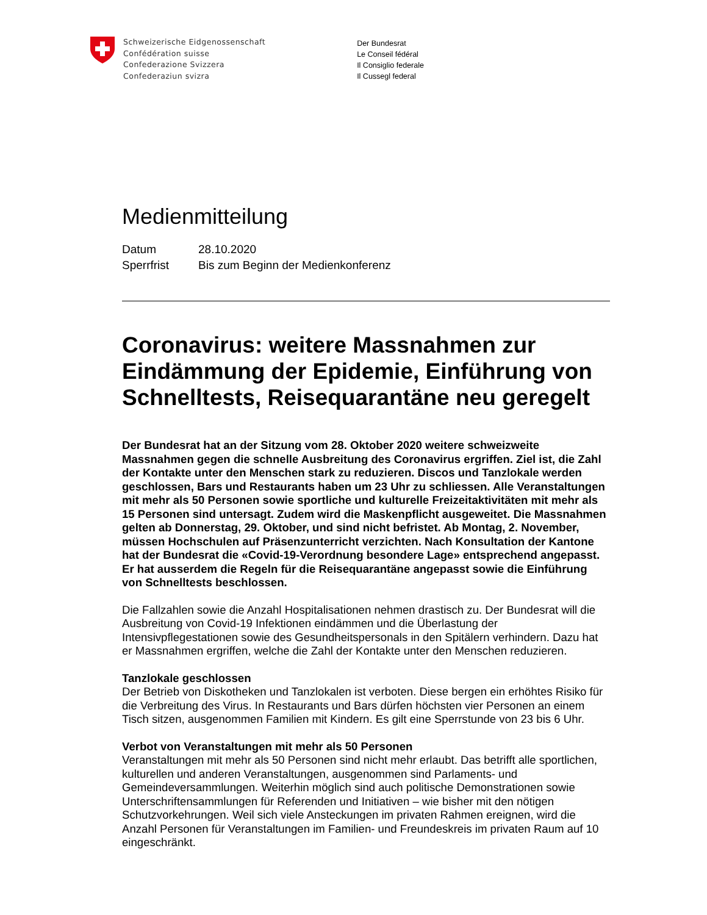Schweizerische Eidgenossenschaft
Confédération suisse
Confederazione Svizzera
Confederaziun svizra
Der Bundesrat
Le Conseil fédéral
Il Consiglio federale
Il Cussegl federal
Medienmitteilung
| Datum | 28.10.2020 |
| Sperrfrist | Bis zum Beginn der Medienkonferenz |
Coronavirus: weitere Massnahmen zur Eindämmung der Epidemie, Einführung von Schnelltests, Reisequarantäne neu geregelt
Der Bundesrat hat an der Sitzung vom 28. Oktober 2020 weitere schweizweite Massnahmen gegen die schnelle Ausbreitung des Coronavirus ergriffen. Ziel ist, die Zahl der Kontakte unter den Menschen stark zu reduzieren. Discos und Tanzlokale werden geschlossen, Bars und Restaurants haben um 23 Uhr zu schliessen. Alle Veranstaltungen mit mehr als 50 Personen sowie sportliche und kulturelle Freizeitaktivitäten mit mehr als 15 Personen sind untersagt. Zudem wird die Maskenpflicht ausgeweitet. Die Massnahmen gelten ab Donnerstag, 29. Oktober, und sind nicht befristet. Ab Montag, 2. November, müssen Hochschulen auf Präsenzunterricht verzichten. Nach Konsultation der Kantone hat der Bundesrat die «Covid-19-Verordnung besondere Lage» entsprechend angepasst. Er hat ausserdem die Regeln für die Reisequarantäne angepasst sowie die Einführung von Schnelltests beschlossen.
Die Fallzahlen sowie die Anzahl Hospitalisationen nehmen drastisch zu. Der Bundesrat will die Ausbreitung von Covid-19 Infektionen eindämmen und die Überlastung der Intensivpflegestationen sowie des Gesundheitspersonals in den Spitälern verhindern. Dazu hat er Massnahmen ergriffen, welche die Zahl der Kontakte unter den Menschen reduzieren.
Tanzlokale geschlossen
Der Betrieb von Diskotheken und Tanzlokalen ist verboten. Diese bergen ein erhöhtes Risiko für die Verbreitung des Virus. In Restaurants und Bars dürfen höchsten vier Personen an einem Tisch sitzen, ausgenommen Familien mit Kindern. Es gilt eine Sperrstunde von 23 bis 6 Uhr.
Verbot von Veranstaltungen mit mehr als 50 Personen
Veranstaltungen mit mehr als 50 Personen sind nicht mehr erlaubt. Das betrifft alle sportlichen, kulturellen und anderen Veranstaltungen, ausgenommen sind Parlaments- und Gemeindeversammlungen. Weiterhin möglich sind auch politische Demonstrationen sowie Unterschriftensammlungen für Referenden und Initiativen – wie bisher mit den nötigen Schutzvorkehrungen. Weil sich viele Ansteckungen im privaten Rahmen ereignen, wird die Anzahl Personen für Veranstaltungen im Familien- und Freundeskreis im privaten Raum auf 10 eingeschränkt.